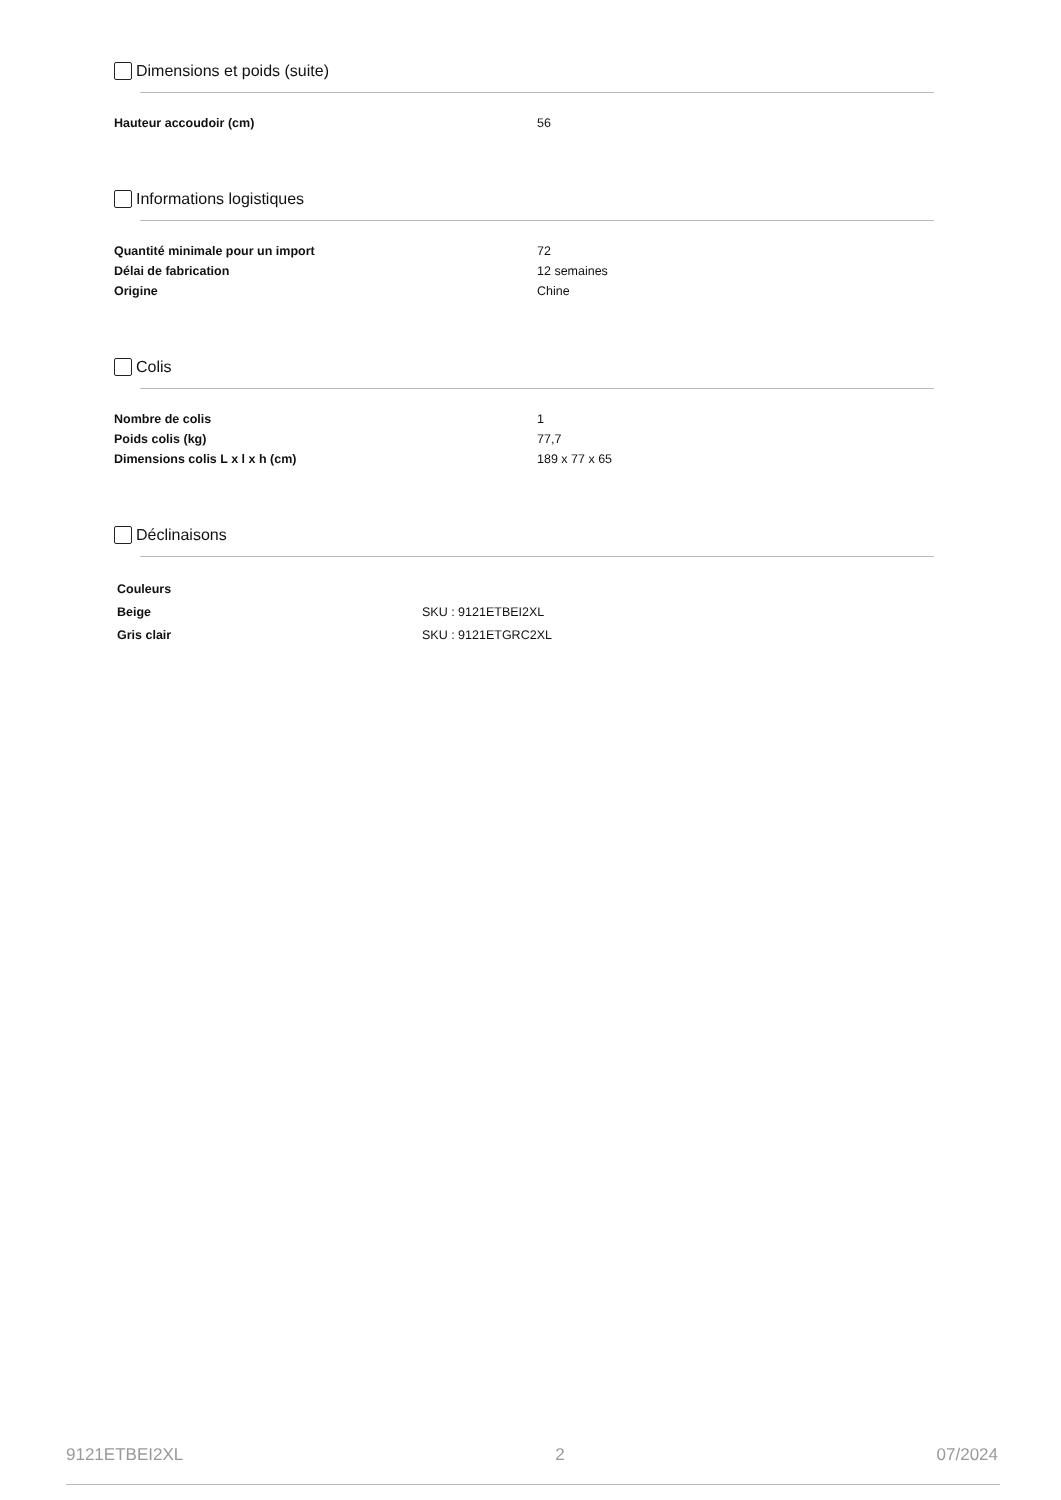Dimensions et poids (suite)
| Hauteur accoudoir (cm) | 56 |
Informations logistiques
| Quantité minimale pour un import | 72 |
| Délai de fabrication | 12 semaines |
| Origine | Chine |
Colis
| Nombre de colis | 1 |
| Poids colis (kg) | 77,7 |
| Dimensions colis L x l x h (cm) | 189 x 77 x 65 |
Déclinaisons
| Couleurs | |
| Beige | SKU : 9121ETBEI2XL |
| Gris clair | SKU : 9121ETGRC2XL |
9121ETBEI2XL 2 07/2024